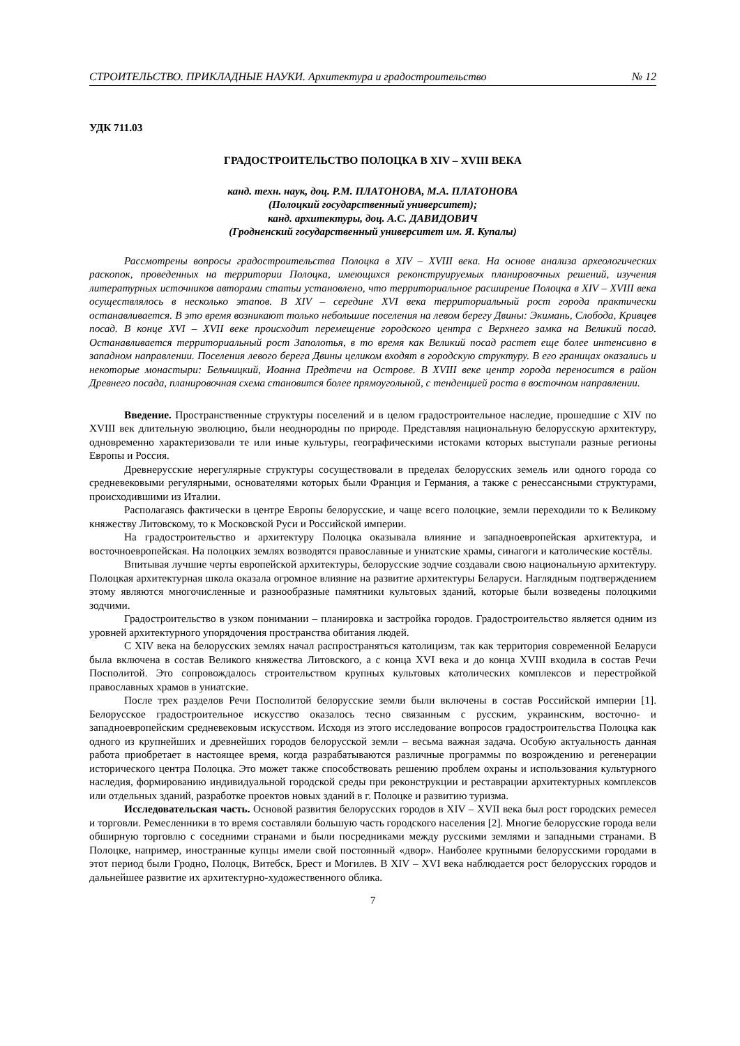СТРОИТЕЛЬСТВО. ПРИКЛАДНЫЕ НАУКИ. Архитектура и градостроительство № 12
УДК 711.03
ГРАДОСТРОИТЕЛЬСТВО ПОЛОЦКА В XIV – XVIII ВЕКА
канд. техн. наук, доц. Р.М. ПЛАТОНОВА, М.А. ПЛАТОНОВА
(Полоцкий государственный университет);
канд. архитектуры, доц. А.С. ДАВИДОВИЧ
(Гродненский государственный университет им. Я. Купалы)
Рассмотрены вопросы градостроительства Полоцка в XIV – XVIII века. На основе анализа археологических раскопок, проведенных на территории Полоцка, имеющихся реконструируемых планировочных решений, изучения литературных источников авторами статьи установлено, что территориальное расширение Полоцка в XIV – XVIII века осуществлялось в несколько этапов. В XIV – середине XVI века территориальный рост города практически останавливается. В это время возникают только небольшие поселения на левом берегу Двины: Экимань, Слобода, Кривцев посад. В конце XVI – XVII веке происходит перемещение городского центра с Верхнего замка на Великий посад. Останавливается территориальный рост Заполотья, в то время как Великий посад растет еще более интенсивно в западном направлении. Поселения левого берега Двины целиком входят в городскую структуру. В его границах оказались и некоторые монастыри: Бельчицкий, Иоанна Предтечи на Острове. В XVIII веке центр города переносится в район Древнего посада, планировочная схема становится более прямоугольной, с тенденцией роста в восточном направлении.
Введение. Пространственные структуры поселений и в целом градостроительное наследие, прошедшие с XIV по XVIII век длительную эволюцию, были неоднородны по природе. Представляя национальную белорусскую архитектуру, одновременно характеризовали те или иные культуры, географическими истоками которых выступали разные регионы Европы и Россия.
Древнерусские нерегулярные структуры сосуществовали в пределах белорусских земель или одного города со средневековыми регулярными, основателями которых были Франция и Германия, а также с ренессансными структурами, происходившими из Италии.
Располагаясь фактически в центре Европы белорусские, и чаще всего полоцкие, земли переходили то к Великому княжеству Литовскому, то к Московской Руси и Российской империи.
На градостроительство и архитектуру Полоцка оказывала влияние и западноевропейская архитектура, и восточноевропейская. На полоцких землях возводятся православные и униатские храмы, синагоги и католические костёлы.
Впитывая лучшие черты европейской архитектуры, белорусские зодчие создавали свою национальную архитектуру. Полоцкая архитектурная школа оказала огромное влияние на развитие архитектуры Беларуси. Наглядным подтверждением этому являются многочисленные и разнообразные памятники культовых зданий, которые были возведены полоцкими зодчими.
Градостроительство в узком понимании – планировка и застройка городов. Градостроительство является одним из уровней архитектурного упорядочения пространства обитания людей.
С XIV века на белорусских землях начал распространяться католицизм, так как территория современной Беларуси была включена в состав Великого княжества Литовского, а с конца XVI века и до конца XVIII входила в состав Речи Посполитой. Это сопровождалось строительством крупных культовых католических комплексов и перестройкой православных храмов в униатские.
После трех разделов Речи Посполитой белорусские земли были включены в состав Российской империи [1]. Белорусское градостроительное искусство оказалось тесно связанным с русским, украинским, восточно- и западноевропейским средневековым искусством. Исходя из этого исследование вопросов градостроительства Полоцка как одного из крупнейших и древнейших городов белорусской земли – весьма важная задача. Особую актуальность данная работа приобретает в настоящее время, когда разрабатываются различные программы по возрождению и регенерации исторического центра Полоцка. Это может также способствовать решению проблем охраны и использования культурного наследия, формированию индивидуальной городской среды при реконструкции и реставрации архитектурных комплексов или отдельных зданий, разработке проектов новых зданий в г. Полоцке и развитию туризма.
Исследовательская часть. Основой развития белорусских городов в XIV – XVII века был рост городских ремесел и торговли. Ремесленники в то время составляли большую часть городского населения [2]. Многие белорусские города вели обширную торговлю с соседними странами и были посредниками между русскими землями и западными странами. В Полоцке, например, иностранные купцы имели свой постоянный «двор». Наиболее крупными белорусскими городами в этот период были Гродно, Полоцк, Витебск, Брест и Могилев. В XIV – XVI века наблюдается рост белорусских городов и дальнейшее развитие их архитектурно-художественного облика.
7